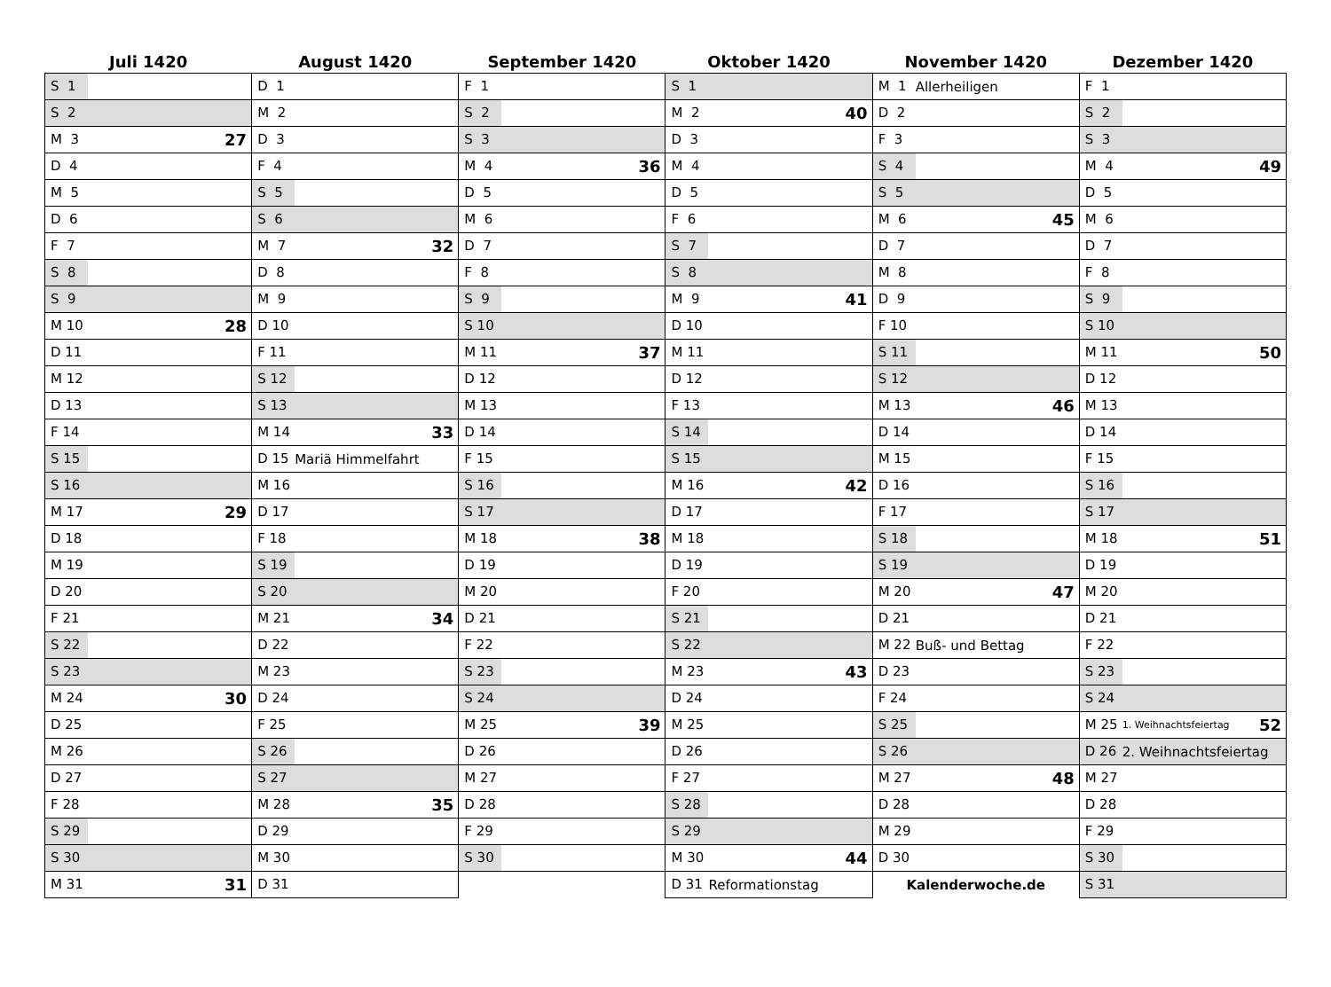| Juli 1420 | August 1420 | September 1420 | Oktober 1420 | November 1420 | Dezember 1420 |
| --- | --- | --- | --- | --- | --- |
| S 1 | D 1 | F 1 | S 1 | M 1 Allerheiligen | F 1 |
| S 2 | M 2 | S 2 | M 2 40 | D 2 | S 2 |
| M 3 27 | D 3 | S 3 | D 3 | F 3 | S 3 |
| D 4 | F 4 | M 4 36 | M 4 | S 4 | M 4 49 |
| M 5 | S 5 | D 5 | D 5 | S 5 | D 5 |
| D 6 | S 6 | M 6 | F 6 | M 6 45 | M 6 |
| F 7 | M 7 32 | D 7 | S 7 | D 7 | D 7 |
| S 8 | D 8 | F 8 | S 8 | M 8 | F 8 |
| S 9 | M 9 | S 9 | M 9 41 | D 9 | S 9 |
| M 10 28 | D 10 | S 10 | D 10 | F 10 | S 10 |
| D 11 | F 11 | M 11 37 | M 11 | S 11 | M 11 50 |
| M 12 | S 12 | D 12 | D 12 | S 12 | D 12 |
| D 13 | S 13 | M 13 | F 13 | M 13 46 | M 13 |
| F 14 | M 14 33 | D 14 | S 14 | D 14 | D 14 |
| S 15 | D 15 Mariä Himmelfahrt | F 15 | S 15 | M 15 | F 15 |
| S 16 | M 16 | S 16 | M 16 42 | D 16 | S 16 |
| M 17 29 | D 17 | S 17 | D 17 | F 17 | S 17 |
| D 18 | F 18 | M 18 38 | M 18 | S 18 | M 18 51 |
| M 19 | S 19 | D 19 | D 19 | S 19 | D 19 |
| D 20 | S 20 | M 20 | F 20 | M 20 47 | M 20 |
| F 21 | M 21 34 | D 21 | S 21 | D 21 | D 21 |
| S 22 | D 22 | F 22 | S 22 | M 22 Buß- und Bettag | F 22 |
| S 23 | M 23 | S 23 | M 23 43 | D 23 | S 23 |
| M 24 30 | D 24 | S 24 | D 24 | F 24 | S 24 |
| D 25 | F 25 | M 25 39 | M 25 | S 25 | M 25 1. Weihnachtsfeiertag 52 |
| M 26 | S 26 | D 26 | D 26 | S 26 | D 26 2. Weihnachtsfeiertag |
| D 27 | S 27 | M 27 | F 27 | M 27 48 | M 27 |
| F 28 | M 28 35 | D 28 | S 28 | D 28 | D 28 |
| S 29 | D 29 | F 29 | S 29 | M 29 | F 29 |
| S 30 | M 30 | S 30 | M 30 44 | D 30 | S 30 |
| M 31 31 | D 31 | | D 31 Reformationstag | Kalenderwoche.de | S 31 |